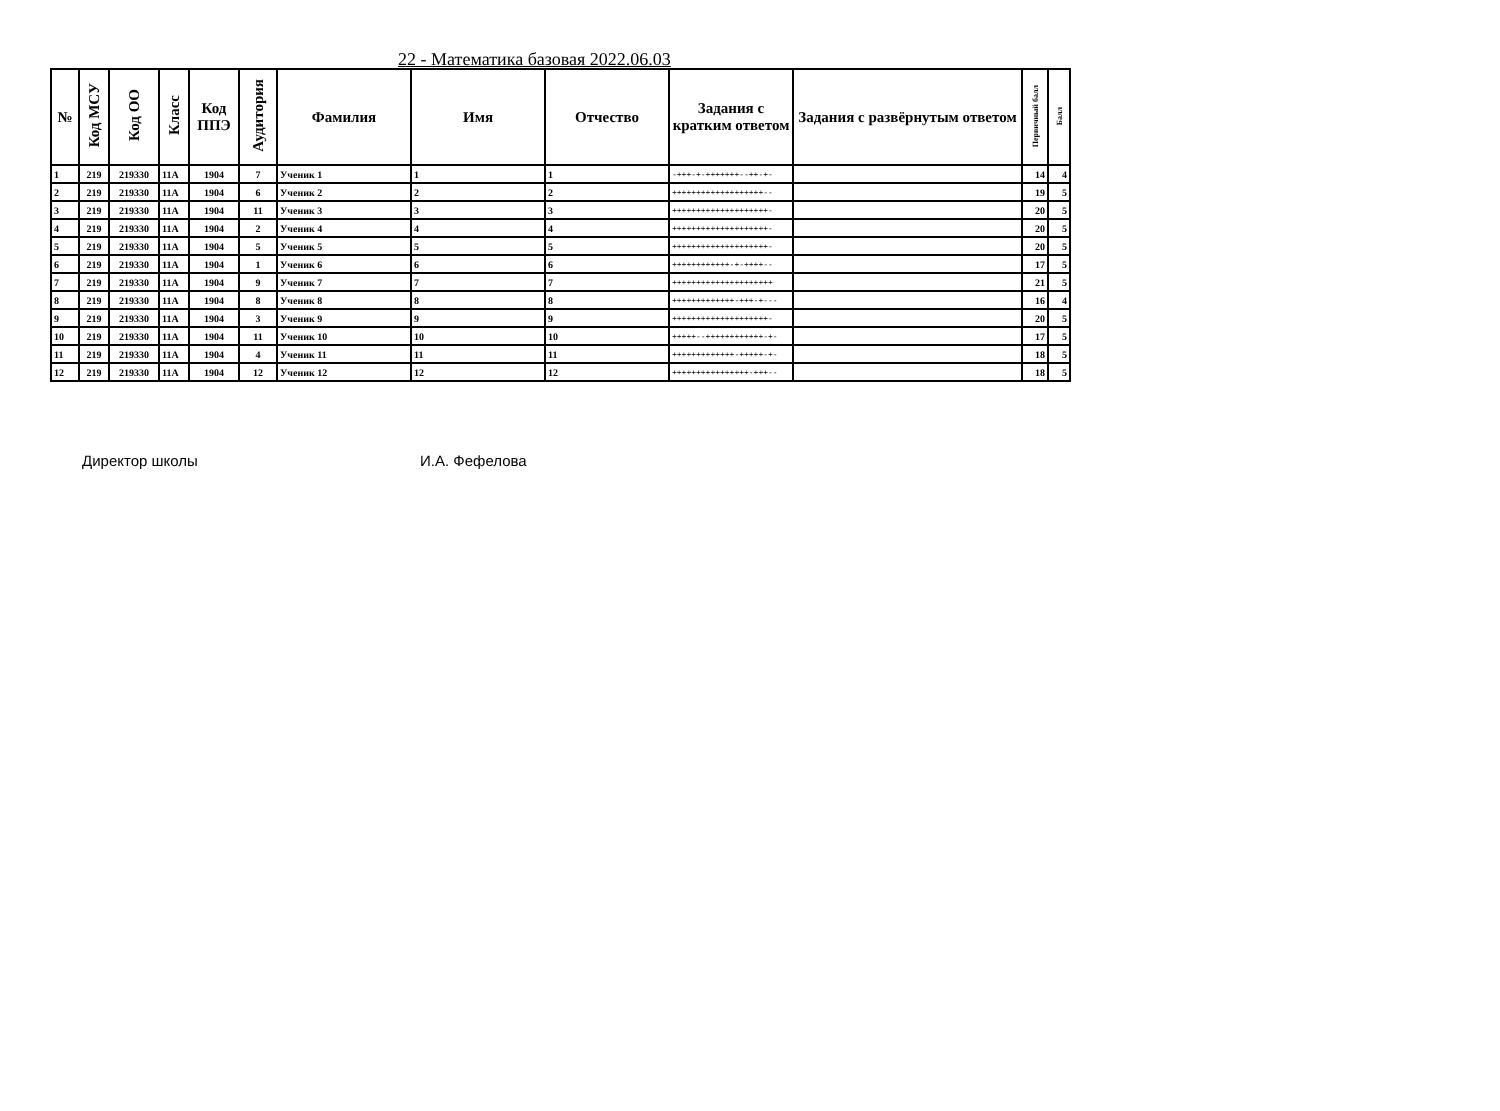22 - Математика базовая 2022.06.03
| № | Код МСУ | Код ОО | Класс | Код ППЭ | Аудитория | Фамилия | Имя | Отчество | Задания с кратким ответом | Задания с развёрнутым ответом | Первичный балл | Балл |
| --- | --- | --- | --- | --- | --- | --- | --- | --- | --- | --- | --- | --- |
| 1 | 219 | 219330 | 11А | 1904 | 7 | Ученик 1 | 1 | 1 | -+++-+-+++++++--++-+- | | 14 | 4 |
| 2 | 219 | 219330 | 11А | 1904 | 6 | Ученик 2 | 2 | 2 | +++++++++++++++++++-- | | 19 | 5 |
| 3 | 219 | 219330 | 11А | 1904 | 11 | Ученик 3 | 3 | 3 | ++++++++++++++++++++- | | 20 | 5 |
| 4 | 219 | 219330 | 11А | 1904 | 2 | Ученик 4 | 4 | 4 | ++++++++++++++++++++- | | 20 | 5 |
| 5 | 219 | 219330 | 11А | 1904 | 5 | Ученик 5 | 5 | 5 | ++++++++++++++++++++- | | 20 | 5 |
| 6 | 219 | 219330 | 11А | 1904 | 1 | Ученик 6 | 6 | 6 | ++++++++++++-+-++++-- | | 17 | 5 |
| 7 | 219 | 219330 | 11А | 1904 | 9 | Ученик 7 | 7 | 7 | +++++++++++++++++++++ | | 21 | 5 |
| 8 | 219 | 219330 | 11А | 1904 | 8 | Ученик 8 | 8 | 8 | +++++++++++++-+++-+--- | | 16 | 4 |
| 9 | 219 | 219330 | 11А | 1904 | 3 | Ученик 9 | 9 | 9 | ++++++++++++++++++++- | | 20 | 5 |
| 10 | 219 | 219330 | 11А | 1904 | 11 | Ученик 10 | 10 | 10 | +++++--++++++++++++-+- | | 17 | 5 |
| 11 | 219 | 219330 | 11А | 1904 | 4 | Ученик 11 | 11 | 11 | +++++++++++++-+++++-+- | | 18 | 5 |
| 12 | 219 | 219330 | 11А | 1904 | 12 | Ученик 12 | 12 | 12 | ++++++++++++++++-+++-- | | 18 | 5 |
Директор школы И.А. Фефелова